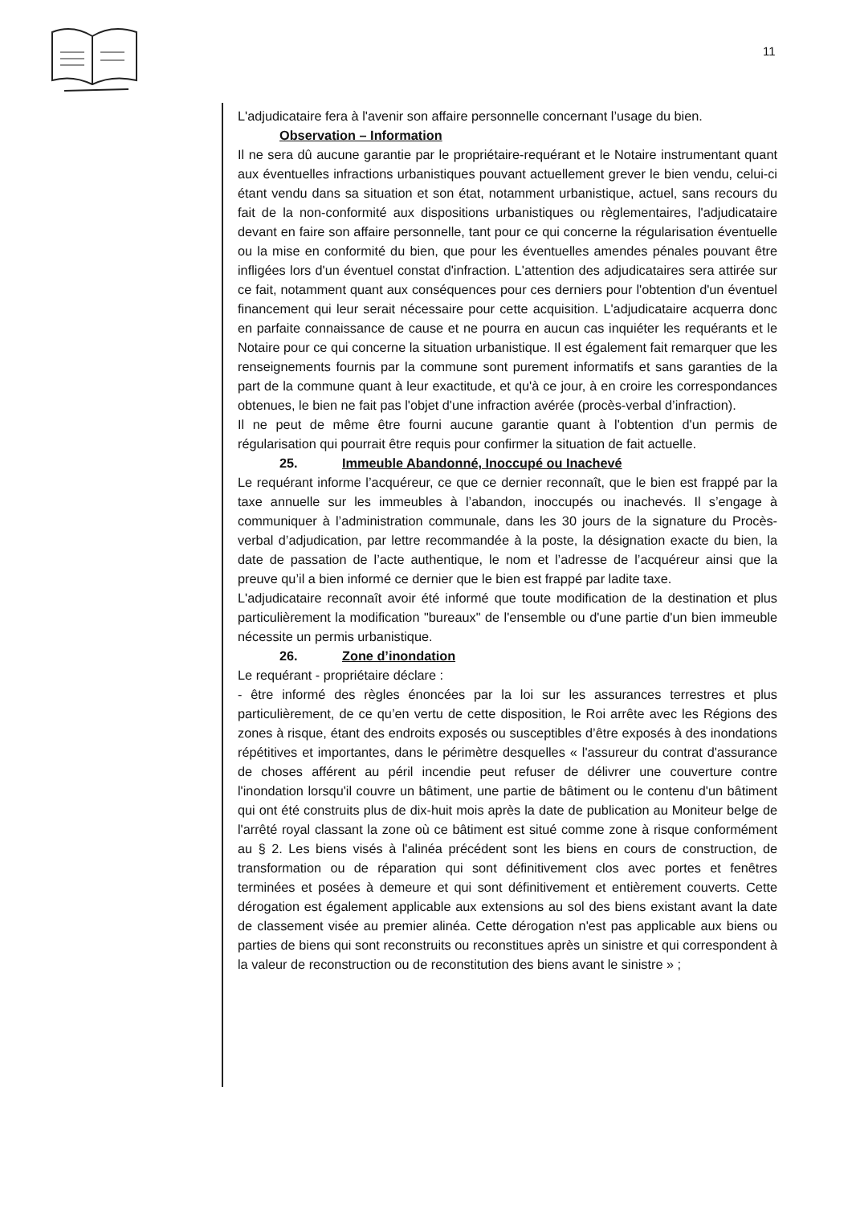11
L'adjudicataire fera à l'avenir son affaire personnelle concernant l’usage du bien.
Observation – Information
Il ne sera dû aucune garantie par le propriétaire-requérant et le Notaire instrumentant quant aux éventuelles infractions urbanistiques pouvant actuellement grever le bien vendu, celui-ci étant vendu dans sa situation et son état, notamment urbanistique, actuel, sans recours du fait de la non-conformité aux dispositions urbanistiques ou règlementaires, l'adjudicataire devant en faire son affaire personnelle, tant pour ce qui concerne la régularisation éventuelle ou la mise en conformité du bien, que pour les éventuelles amendes pénales pouvant être infligées lors d'un éventuel constat d'infraction. L'attention des adjudicataires sera attirée sur ce fait, notamment quant aux conséquences pour ces derniers pour l'obtention d'un éventuel financement qui leur serait nécessaire pour cette acquisition. L'adjudicataire acquerra donc en parfaite connaissance de cause et ne pourra en aucun cas inquiéter les requérants et le Notaire pour ce qui concerne la situation urbanistique. Il est également fait remarquer que les renseignements fournis par la commune sont purement informatifs et sans garanties de la part de la commune quant à leur exactitude, et qu'à ce jour, à en croire les correspondances obtenues, le bien ne fait pas l'objet d'une infraction avérée (procès-verbal d’infraction).
Il ne peut de même être fourni aucune garantie quant à l'obtention d'un permis de régularisation qui pourrait être requis pour confirmer la situation de fait actuelle.
25. Immeuble Abandonné, Inoccupé ou Inachevé
Le requérant informe l’acquéreur, ce que ce dernier reconnaît, que le bien est frappé par la taxe annuelle sur les immeubles à l’abandon, inoccupés ou inachevés. Il s’engage à communiquer à l’administration communale, dans les 30 jours de la signature du Procès-verbal d’adjudication, par lettre recommandée à la poste, la désignation exacte du bien, la date de passation de l’acte authentique, le nom et l’adresse de l’acquéreur ainsi que la preuve qu’il a bien informé ce dernier que le bien est frappé par ladite taxe.
L'adjudicataire reconnaît avoir été informé que toute modification de la destination et plus particulièrement la modification "bureaux" de l'ensemble ou d'une partie d'un bien immeuble nécessite un permis urbanistique.
26. Zone d’inondation
Le requérant - propriétaire déclare :
- être informé des règles énoncées par la loi sur les assurances terrestres et plus particulièrement, de ce qu’en vertu de cette disposition, le Roi arrête avec les Régions des zones à risque, étant des endroits exposés ou susceptibles d’être exposés à des inondations répétitives et importantes, dans le périmètre desquelles « l'assureur du contrat d'assurance de choses afférent au péril incendie peut refuser de délivrer une couverture contre l'inondation lorsqu'il couvre un bâtiment, une partie de bâtiment ou le contenu d'un bâtiment qui ont été construits plus de dix-huit mois après la date de publication au Moniteur belge de l'arrêté royal classant la zone où ce bâtiment est situé comme zone à risque conformément au § 2. Les biens visés à l'alinéa précédent sont les biens en cours de construction, de transformation ou de réparation qui sont définitivement clos avec portes et fenêtres terminées et posées à demeure et qui sont définitivement et entièrement couverts. Cette dérogation est également applicable aux extensions au sol des biens existant avant la date de classement visée au premier alinéa. Cette dérogation n'est pas applicable aux biens ou parties de biens qui sont reconstruits ou reconstitues après un sinistre et qui correspondent à la valeur de reconstruction ou de reconstitution des biens avant le sinistre » ;